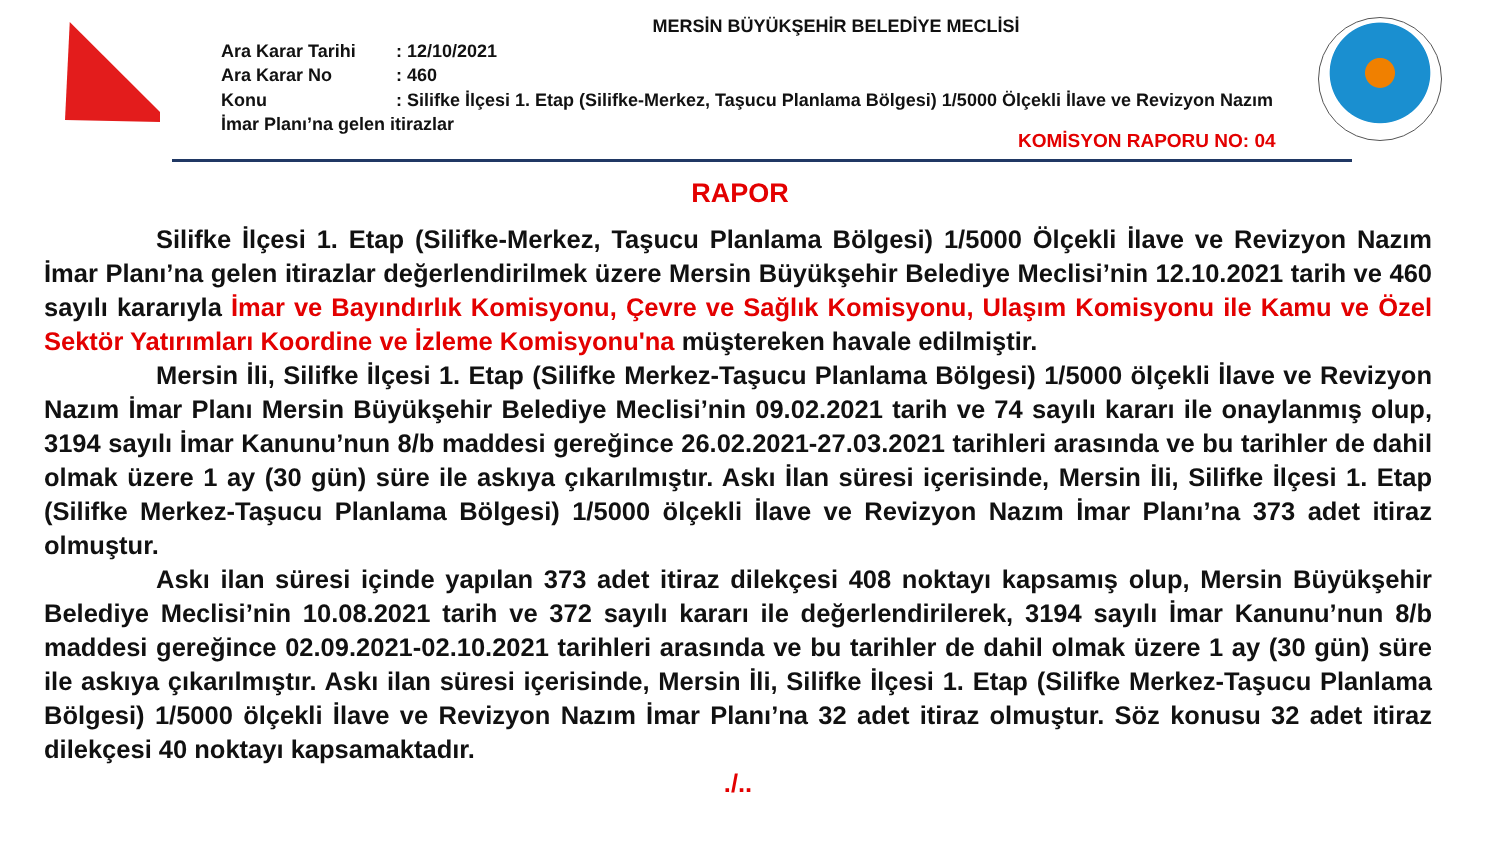MERSİN BÜYÜKŞEHİR BELEDİYE MECLİSİ
Ara Karar Tarihi : 12/10/2021
Ara Karar No : 460
Konu : Silifke İlçesi 1. Etap (Silifke-Merkez, Taşucu Planlama Bölgesi) 1/5000 Ölçekli İlave ve Revizyon Nazım İmar Planı’na gelen itirazlar
KOMİSYON RAPORU NO: 04
RAPOR
Silifke İlçesi 1. Etap (Silifke-Merkez, Taşucu Planlama Bölgesi) 1/5000 Ölçekli İlave ve Revizyon Nazım İmar Planı’na gelen itirazlar değerlendirilmek üzere Mersin Büyükşehir Belediye Meclisi’nin 12.10.2021 tarih ve 460 sayılı kararıyla İmar ve Bayındırlık Komisyonu, Çevre ve Sağlık Komisyonu, Ulaşım Komisyonu ile Kamu ve Özel Sektör Yatırımları Koordine ve İzleme Komisyonu'na müştereken havale edilmiştir.
Mersin İli, Silifke İlçesi 1. Etap (Silifke Merkez-Taşucu Planlama Bölgesi) 1/5000 ölçekli İlave ve Revizyon Nazım İmar Planı Mersin Büyükşehir Belediye Meclisi’nin 09.02.2021 tarih ve 74 sayılı kararı ile onaylanmış olup, 3194 sayılı İmar Kanunu’nun 8/b maddesi gereğince 26.02.2021-27.03.2021 tarihleri arasında ve bu tarihler de dahil olmak üzere 1 ay (30 gün) süre ile askıya çıkarılmıştır. Askı İlan süresi içerisinde, Mersin İli, Silifke İlçesi 1. Etap (Silifke Merkez-Taşucu Planlama Bölgesi) 1/5000 ölçekli İlave ve Revizyon Nazım İmar Planı’na 373 adet itiraz olmuştur.
Askı ilan süresi içinde yapılan 373 adet itiraz dilekçesi 408 noktayı kapsamış olup, Mersin Büyükşehir Belediye Meclisi’nin 10.08.2021 tarih ve 372 sayılı kararı ile değerlendirilerek, 3194 sayılı İmar Kanunu’nun 8/b maddesi gereğince 02.09.2021-02.10.2021 tarihleri arasında ve bu tarihler de dahil olmak üzere 1 ay (30 gün) süre ile askıya çıkarılmıştır. Askı ilan süresi içerisinde, Mersin İli, Silifke İlçesi 1. Etap (Silifke Merkez-Taşucu Planlama Bölgesi) 1/5000 ölçekli İlave ve Revizyon Nazım İmar Planı’na 32 adet itiraz olmuştur. Söz konusu 32 adet itiraz dilekçesi 40 noktayı kapsamaktadır.
./..